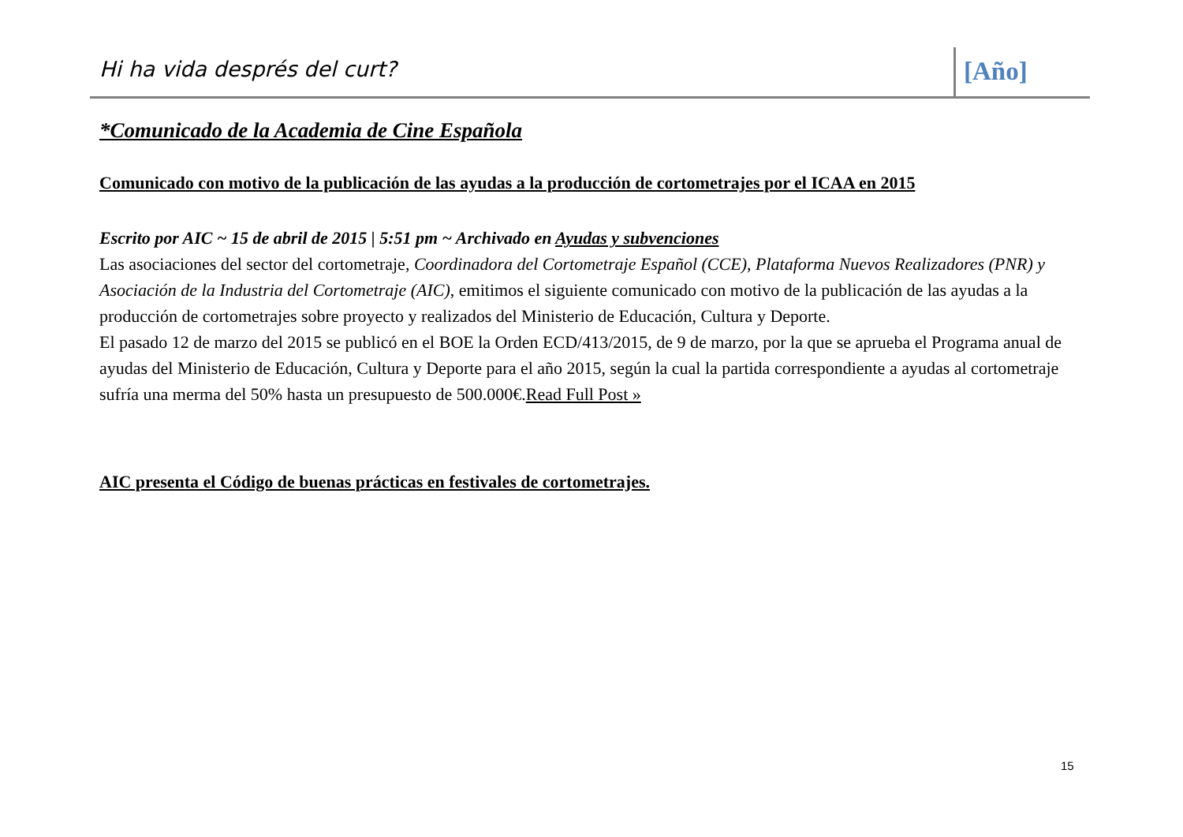Hi ha vida després del curt?
[Año]
*Comunicado de la Academia de Cine Española
Comunicado con motivo de la publicación de las ayudas a la producción de cortometrajes por el ICAA en 2015
Escrito por AIC ~ 15 de abril de 2015 | 5:51 pm ~ Archivado en Ayudas y subvenciones
Las asociaciones del sector del cortometraje, Coordinadora del Cortometraje Español (CCE), Plataforma Nuevos Realizadores (PNR) y Asociación de la Industria del Cortometraje (AIC), emitimos el siguiente comunicado con motivo de la publicación de las ayudas a la producción de cortometrajes sobre proyecto y realizados del Ministerio de Educación, Cultura y Deporte.
El pasado 12 de marzo del 2015 se publicó en el BOE la Orden ECD/413/2015, de 9 de marzo, por la que se aprueba el Programa anual de ayudas del Ministerio de Educación, Cultura y Deporte para el año 2015, según la cual la partida correspondiente a ayudas al cortometraje sufría una merma del 50% hasta un presupuesto de 500.000€.Read Full Post »
AIC presenta el Código de buenas prácticas en festivales de cortometrajes.
15